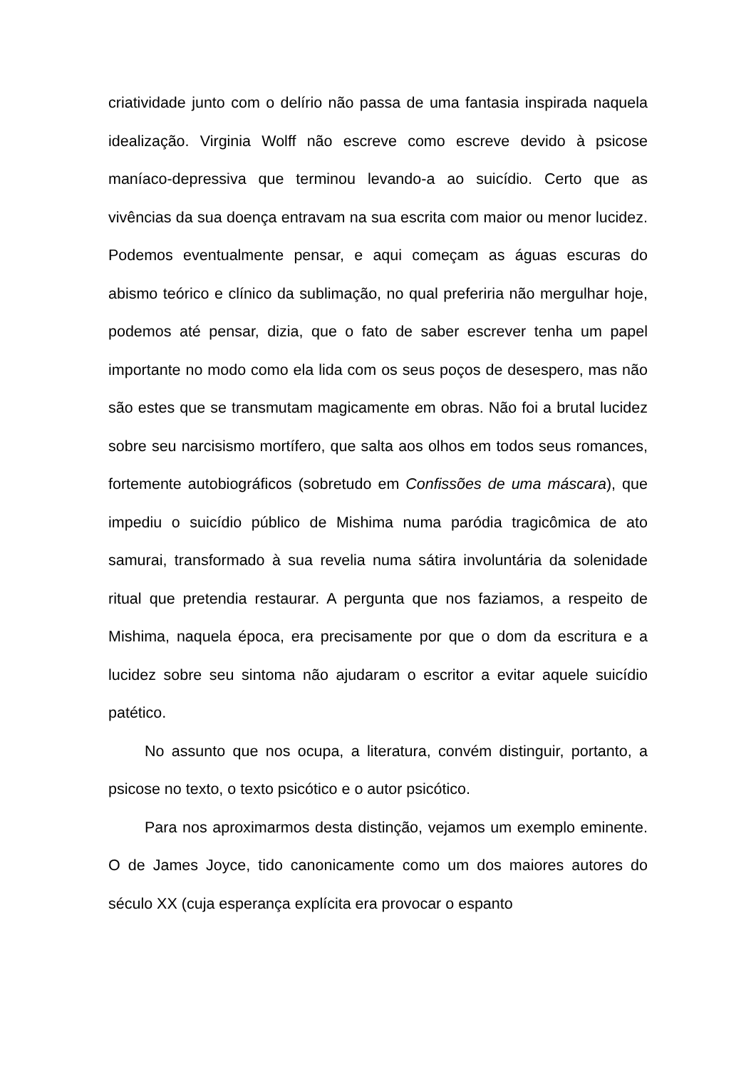criatividade junto com o delírio não passa de uma fantasia inspirada naquela idealização. Virginia Wolff não escreve como escreve devido à psicose maníaco-depressiva que terminou levando-a ao suicídio. Certo que as vivências da sua doença entravam na sua escrita com maior ou menor lucidez. Podemos eventualmente pensar, e aqui começam as águas escuras do abismo teórico e clínico da sublimação, no qual preferiria não mergulhar hoje, podemos até pensar, dizia, que o fato de saber escrever tenha um papel importante no modo como ela lida com os seus poços de desespero, mas não são estes que se transmutam magicamente em obras. Não foi a brutal lucidez sobre seu narcisismo mortífero, que salta aos olhos em todos seus romances, fortemente autobiográficos (sobretudo em Confissões de uma máscara), que impediu o suicídio público de Mishima numa paródia tragicômica de ato samurai, transformado à sua revelia numa sátira involuntária da solenidade ritual que pretendia restaurar. A pergunta que nos faziamos, a respeito de Mishima, naquela época, era precisamente por que o dom da escritura e a lucidez sobre seu sintoma não ajudaram o escritor a evitar aquele suicídio patético.
No assunto que nos ocupa, a literatura, convém distinguir, portanto, a psicose no texto, o texto psicótico e o autor psicótico.
Para nos aproximarmos desta distinção, vejamos um exemplo eminente. O de James Joyce, tido canonicamente como um dos maiores autores do século XX (cuja esperança explícita era provocar o espanto